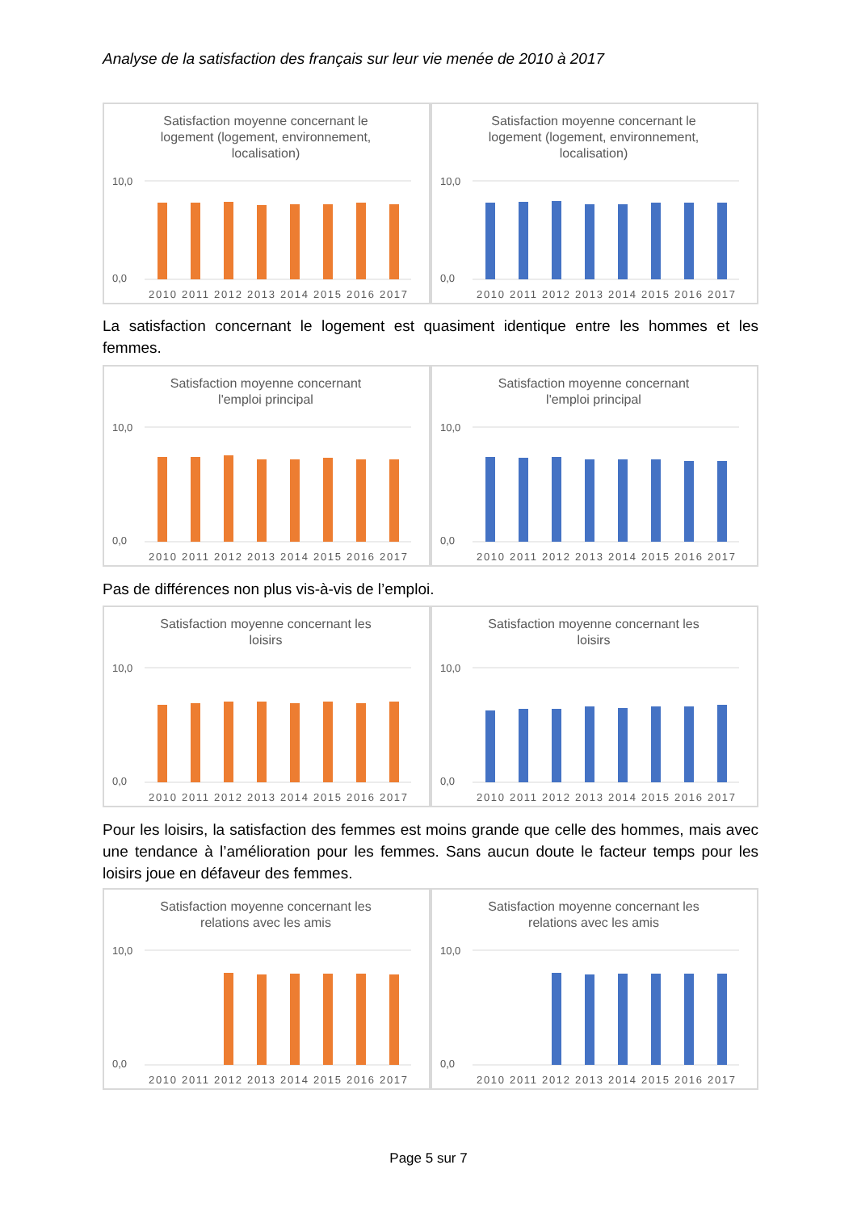Analyse de la satisfaction des français sur leur vie menée de 2010 à 2017
Satisfaction moyenne concernant le
logement (logement, environnement,
localisation)
10,0
0,0
2010 2011 2012 2013 2014 2015 2016 2017
Satisfaction moyenne concernant le
logement (logement, environnement,
localisation)
10,0
0,0
2010 2011 2012 2013 2014 2015 2016 2017
La satisfaction concernant le logement est quasiment identique entre les hommes et les femmes.
Satisfaction moyenne concernant
l'emploi principal
10,0
0,0
2010 2011 2012 2013 2014 2015 2016 2017
Satisfaction moyenne concernant
l'emploi principal
10,0
0,0
2010 2011 2012 2013 2014 2015 2016 2017
Pas de différences non plus vis-à-vis de l’emploi.
Satisfaction moyenne concernant les
loisirs
10,0
0,0
2010 2011 2012 2013 2014 2015 2016 2017
Satisfaction moyenne concernant les
loisirs
10,0
0,0
2010 2011 2012 2013 2014 2015 2016 2017
Pour les loisirs, la satisfaction des femmes est moins grande que celle des hommes, mais avec une tendance à l’amélioration pour les femmes. Sans aucun doute le facteur temps pour les loisirs joue en défaveur des femmes.
Satisfaction moyenne concernant les
relations avec les amis
10,0
0,0
2010 2011 2012 2013 2014 2015 2016 2017
Satisfaction moyenne concernant les
relations avec les amis
10,0
0,0
2010 2011 2012 2013 2014 2015 2016 2017
Page 5 sur 7